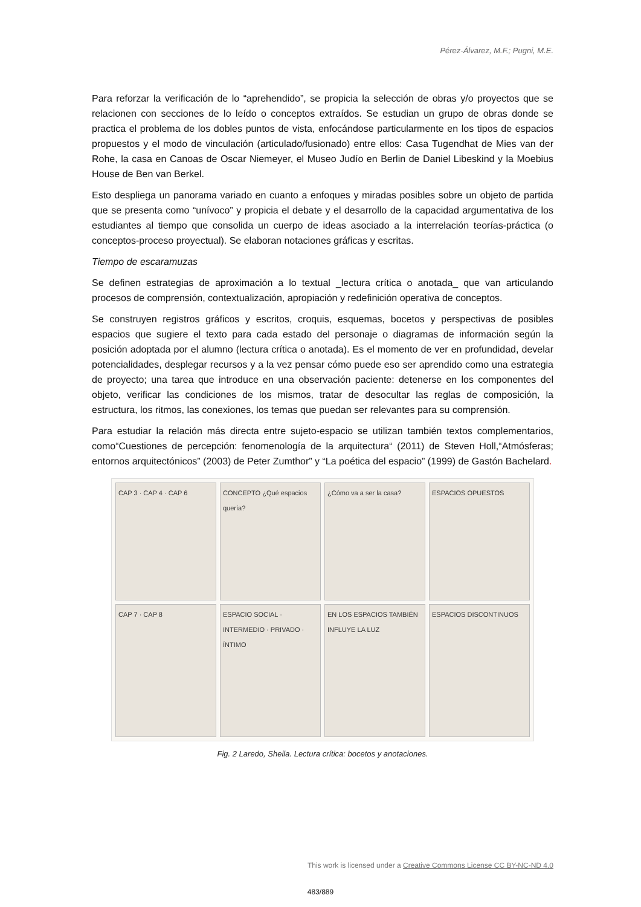Pérez-Álvarez, M.F.; Pugni, M.E.
Para reforzar la verificación de lo “aprehendido”, se propicia la selección de obras y/o proyectos que se relacionen con secciones de lo leído o conceptos extraídos. Se estudian un grupo de obras donde se practica el problema de los dobles puntos de vista, enfocándose particularmente en los tipos de espacios propuestos y el modo de vinculación (articulado/fusionado) entre ellos: Casa Tugendhat de Mies van der Rohe, la casa en Canoas de Oscar Niemeyer, el Museo Judío en Berlin de Daniel Libeskind y la Moebius House de Ben van Berkel.
Esto despliega un panorama variado en cuanto a enfoques y miradas posibles sobre un objeto de partida que se presenta como “unívoco” y propicia el debate y el desarrollo de la capacidad argumentativa de los estudiantes al tiempo que consolida un cuerpo de ideas asociado a la interrelación teorías-práctica (o conceptos-proceso proyectual). Se elaboran notaciones gráficas y escritas.
Tiempo de escaramuzas
Se definen estrategias de aproximación a lo textual _lectura crítica o anotada_ que van articulando procesos de comprensión, contextualización, apropiación y redefinición operativa de conceptos.
Se construyen registros gráficos y escritos, croquis, esquemas, bocetos y perspectivas de posibles espacios que sugiere el texto para cada estado del personaje o diagramas de información según la posición adoptada por el alumno (lectura crítica o anotada). Es el momento de ver en profundidad, develar potencialidades, desplegar recursos y a la vez pensar cómo puede eso ser aprendido como una estrategia de proyecto; una tarea que introduce en una observación paciente: detenerse en los componentes del objeto, verificar las condiciones de los mismos, tratar de desocultar las reglas de composición, la estructura, los ritmos, las conexiones, los temas que puedan ser relevantes para su comprensión.
Para estudiar la relación más directa entre sujeto-espacio se utilizan también textos complementarios, como“Cuestiones de percepción: fenomenología de la arquitectura“ (2011) de Steven Holl,“Atmósferas; entornos arquitectónicos” (2003) de Peter Zumthor” y “La poética del espacio” (1999) de Gastón Bachelard.
CAP 3 · CAP 4 · CAP 6
CONCEPTO ¿Qué espacios quería?
¿Cómo va a ser la casa?
ESPACIOS OPUESTOS
CAP 7 · CAP 8
ESPACIO SOCIAL · INTERMEDIO · PRIVADO · ÍNTIMO
EN LOS ESPACIOS TAMBIÉN INFLUYE LA LUZ
ESPACIOS DISCONTINUOS
Fig. 2 Laredo, Sheila. Lectura crítica: bocetos y anotaciones.
This work is licensed under a Creative Commons License CC BY-NC-ND 4.0
483/889